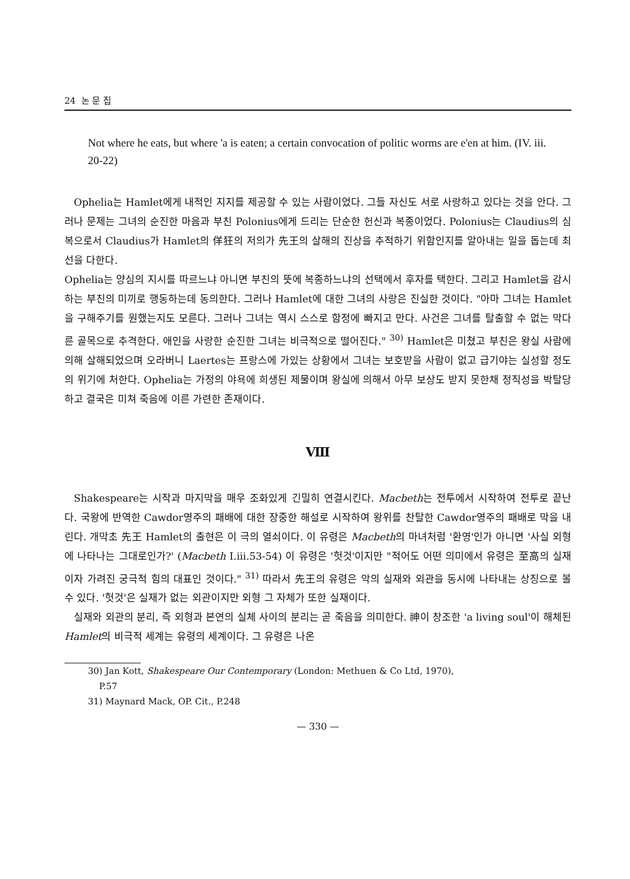24 논 문 집
Not where he eats, but where 'a is eaten; a certain convocation of politic worms are e'en at him. (IV. iii. 20-22)
Ophelia는 Hamlet에게 내적인 지지를 제공할 수 있는 사람이었다. 그들 자신도 서로 사랑하고 있다는 것을 안다. 그러나 문제는 그녀의 순진한 마음과 부친 Polonius에게 드리는 단순한 헌신과 복종이었다. Polonius는 Claudius의 심복으로서 Claudius가 Hamlet의 佯狂의 저의가 先王의 살해의 진상을 추적하기 위함인지를 알아내는 일을 돕는데 최선을 다한다.
Ophelia는 양심의 지시를 따르느냐 아니면 부친의 뜻에 복종하느냐의 선택에서 후자를 택한다. 그리고 Hamlet을 감시하는 부친의 미끼로 행동하는데 동의한다. 그러나 Hamlet에 대한 그녀의 사랑은 진실한 것이다. "아마 그녀는 Hamlet을 구해주기를 원했는지도 모른다. 그러나 그녀는 역시 스스로 함정에 빠지고 만다. 사건은 그녀를 탈출할 수 없는 막다른 골목으로 추격한다. 애인을 사랑한 순진한 그녀는 비극적으로 떨어진다." <sup>30)</sup> Hamlet은 미쳤고 부친은 왕실 사람에 의해 살해되었으며 오라버니 Laertes는 프랑스에 가있는 상황에서 그녀는 보호받을 사람이 없고 급기야는 실성할 정도의 위기에 처한다. Ophelia는 가정의 야욕에 희생된 제물이며 왕실에 의해서 아무 보상도 받지 못한채 정직성을 박탈당하고 결국은 미쳐 죽음에 이른 가련한 존재이다.
Ⅷ
Shakespeare는 시작과 마지막을 매우 조화있게 긴밀히 연결시킨다. Macbeth는 전투에서 시작하여 전투로 끝난다. 국왕에 반역한 Cawdor영주의 패배에 대한 장중한 해설로 시작하여 왕위를 찬탈한 Cawdor영주의 패배로 막을 내린다. 개막초 先王 Hamlet의 출현은 이 극의 열쇠이다. 이 유령은 Macbeth의 마녀처럼 '환영'인가 아니면 '사실 외형에 나타나는 그대로인가?' (Macbeth I.iii.53-54) 이 유령은 '헛것'이지만 "적어도 어떤 의미에서 유령은 至高의 실재이자 가려진 궁극적 힘의 대표인 것이다." <sup>31)</sup> 따라서 先王의 유령은 악의 실재와 외관을 동시에 나타내는 상징으로 볼 수 있다. '헛것'은 실재가 없는 외관이지만 외형 그 자체가 또한 실재이다.
실재와 외관의 분리, 즉 외형과 본연의 실체 사이의 분리는 곧 죽음을 의미한다. 神이 창조한 'a living soul'이 해체된 Hamlet의 비극적 세계는 유령의 세계이다. 그 유령은 나온
30) Jan Kott, Shakespeare Our Contemporary (London: Methuen & Co Ltd, 1970),
P.57
31) Maynard Mack, OP. Cit., P.248
— 330 —